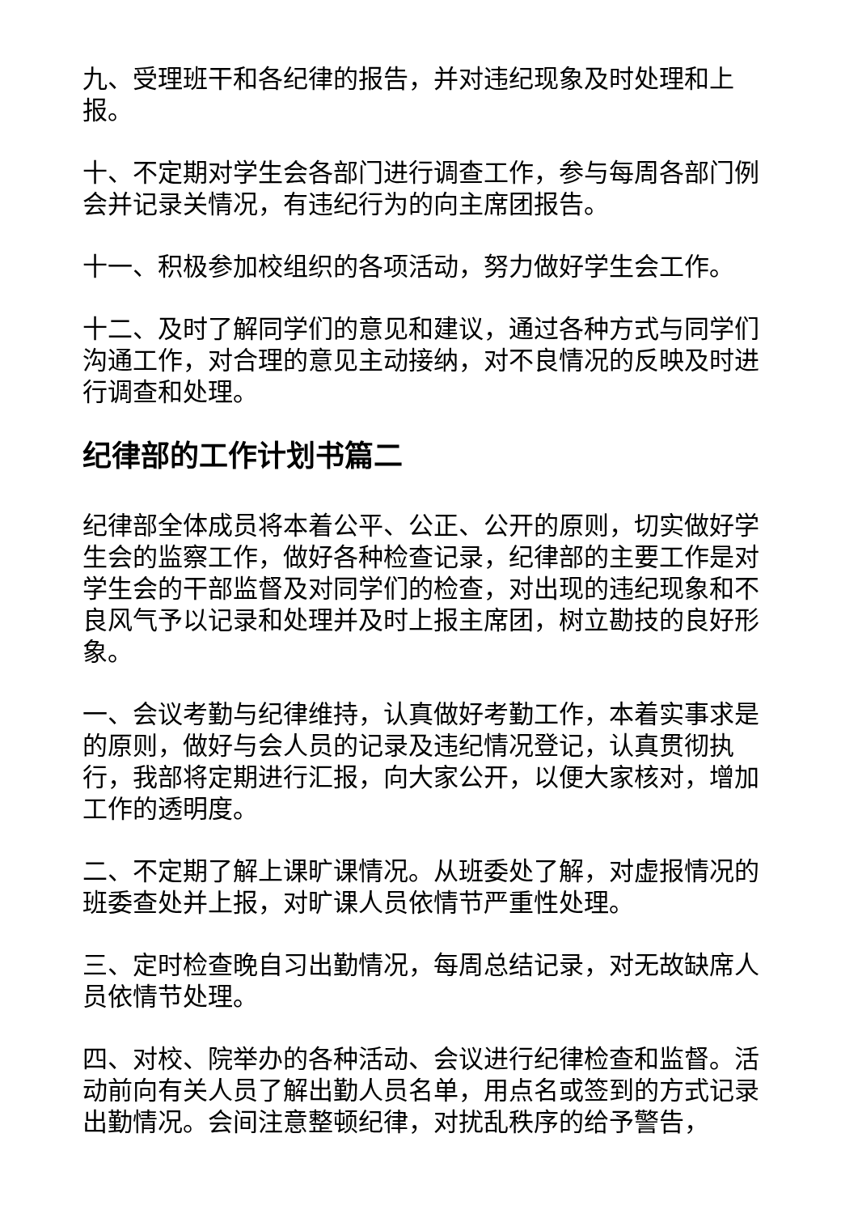九、受理班干和各纪律的报告，并对违纪现象及时处理和上报。
十、不定期对学生会各部门进行调查工作，参与每周各部门例会并记录关情况，有违纪行为的向主席团报告。
十一、积极参加校组织的各项活动，努力做好学生会工作。
十二、及时了解同学们的意见和建议，通过各种方式与同学们沟通工作，对合理的意见主动接纳，对不良情况的反映及时进行调查和处理。
纪律部的工作计划书篇二
纪律部全体成员将本着公平、公正、公开的原则，切实做好学生会的监察工作，做好各种检查记录，纪律部的主要工作是对学生会的干部监督及对同学们的检查，对出现的违纪现象和不良风气予以记录和处理并及时上报主席团，树立勘技的良好形象。
一、会议考勤与纪律维持，认真做好考勤工作，本着实事求是的原则，做好与会人员的记录及违纪情况登记，认真贯彻执行，我部将定期进行汇报，向大家公开，以便大家核对，增加工作的透明度。
二、不定期了解上课旷课情况。从班委处了解，对虚报情况的班委查处并上报，对旷课人员依情节严重性处理。
三、定时检查晚自习出勤情况，每周总结记录，对无故缺席人员依情节处理。
四、对校、院举办的各种活动、会议进行纪律检查和监督。活动前向有关人员了解出勤人员名单，用点名或签到的方式记录出勤情况。会间注意整顿纪律，对扰乱秩序的给予警告，